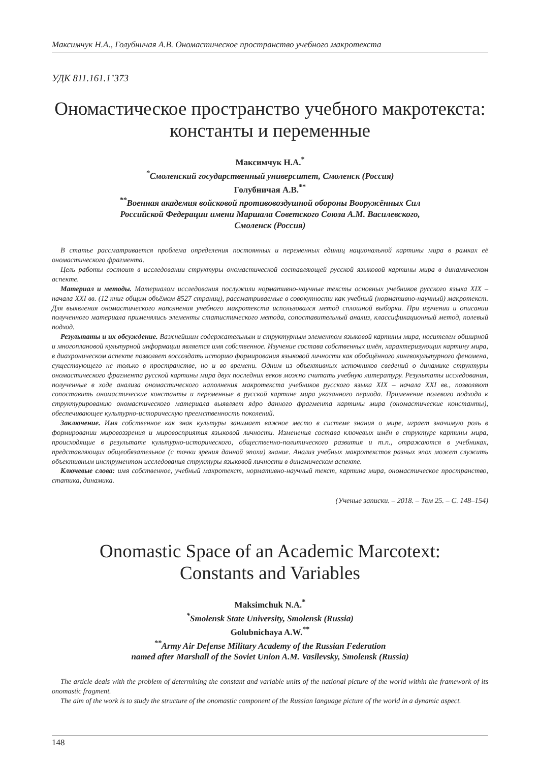Максимчук Н.А., Голубничая А.В. Ономастическое пространство учебного макротекста
УДК 811.161.1’373
Ономастическое пространство учебного макротекста:
константы и переменные
Максимчук Н.А.<sup>*</sup>
<sup>*</sup>Смоленский государственный университет, Смоленск (Россия)
Голубничая А.В.<sup>**</sup>
<sup>**</sup>Военная академия войсковой противовоздушной обороны Вооружённых Сил
Российской Федерации имени Маршала Советского Союза А.М. Василевского,
Смоленск (Россия)
В статье рассматривается проблема определения постоянных и переменных единиц национальной картины мира в рамках её ономастического фрагмента.
Цель работы состоит в исследовании структуры ономастической составляющей русской языковой картины мира в динамическом аспекте.
Материал и методы. Материалом исследования послужили нормативно-научные тексты основных учебников русского языка XIX – начала XXI вв. (12 книг общим объёмом 8527 страниц), рассматриваемые в совокупности как учебный (нормативно-научный) макротекст. Для выявления ономастического наполнения учебного макротекста использовался метод сплошной выборки. При изучении и описании полученного материала применялись элементы статистического метода, сопоставительный анализ, классификационный метод, полевый подход.
Результаты и их обсуждение. Важнейшим содержательным и структурным элементом языковой картины мира, носителем обширной и многоплановой культурной информации является имя собственное. Изучение состава собственных имён, характеризующих картину мира, в диахроническом аспекте позволяет воссоздать историю формирования языковой личности как обобщённого лингвокультурного феномена, существующего не только в пространстве, но и во времени. Одним из объективных источников сведений о динамике структуры ономастического фрагмента русской картины мира двух последних веков можно считать учебную литературу. Результаты исследования, полученные в ходе анализа ономастического наполнения макротекста учебников русского языка XIX – начала XXI вв., позволяют сопоставить ономастические константы и переменные в русской картине мира указанного периода. Применение полевого подхода к структурированию ономастического материала выявляет ядро данного фрагмента картины мира (ономастические константы), обеспечивающее культурно-историческую преемственность поколений.
Заключение. Имя собственное как знак культуры занимает важное место в системе знания о мире, играет значимую роль в формировании мировоззрения и мировосприятия языковой личности. Изменения состава ключевых имён в структуре картины мира, происходящие в результате культурно-исторического, общественно-политического развития и т.п., отражаются в учебниках, представляющих общеобязательное (с точки зрения данной эпохи) знание. Анализ учебных макротекстов разных эпох может служить объективным инструментом исследования структуры языковой личности в динамическом аспекте.
Ключевые слова: имя собственное, учебный макротекст, нормативно-научный текст, картина мира, ономастическое пространство, статика, динамика.
(Ученые записки. – 2018. – Том 25. – С. 148–154)
Onomastic Space of an Academic Marcotext:
Constants and Variables
Maksimchuk N.A.<sup>*</sup>
<sup>*</sup>Smolensk State University, Smolensk (Russia)
Golubnichaya A.W.<sup>**</sup>
<sup>**</sup>Army Air Defense Military Academy of the Russian Federation
named after Marshall of the Soviet Union A.M. Vasilevsky, Smolensk (Russia)
The article deals with the problem of determining the constant and variable units of the national picture of the world within the framework of its onomastic fragment.
The aim of the work is to study the structure of the onomastic component of the Russian language picture of the world in a dynamic aspect.
148